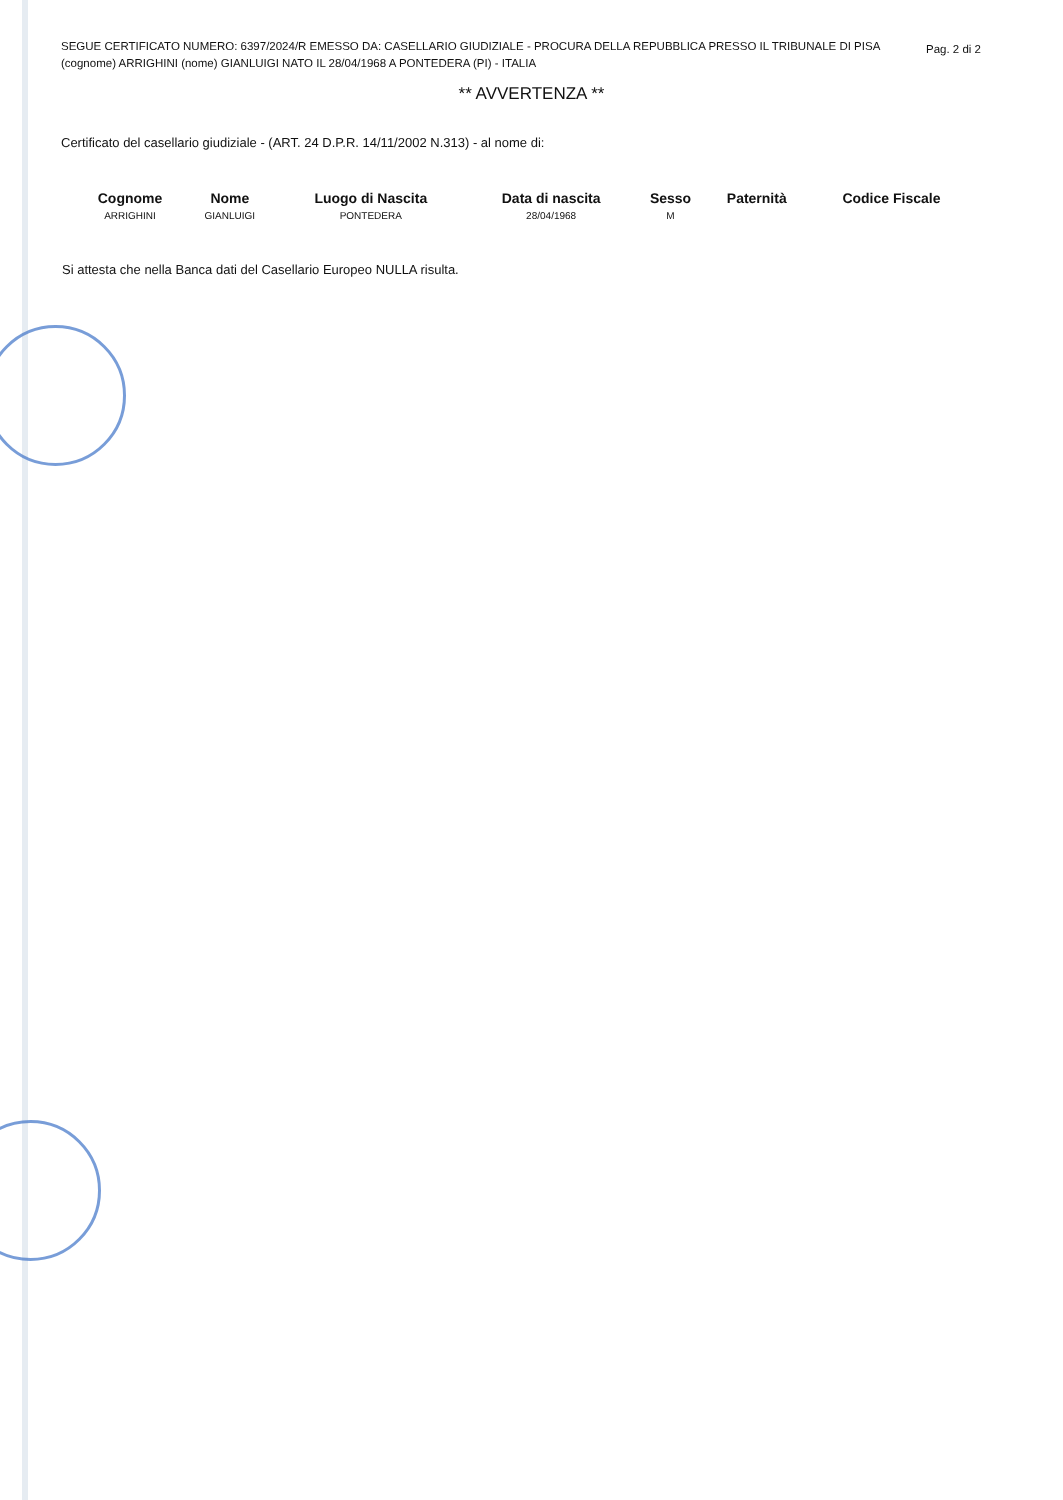SEGUE CERTIFICATO NUMERO: 6397/2024/R EMESSO DA: CASELLARIO GIUDIZIALE - PROCURA DELLA REPUBBLICA PRESSO IL TRIBUNALE DI PISA
(cognome) ARRIGHINI (nome) GIANLUIGI NATO IL 28/04/1968 A PONTEDERA (PI) - ITALIA Pag. 2 di 2
** AVVERTENZA **
Certificato del casellario giudiziale - (ART. 24 D.P.R. 14/11/2002 N.313) - al nome di:
| Cognome | Nome | Luogo di Nascita | Data di nascita | Sesso | Paternità | Codice Fiscale |
| --- | --- | --- | --- | --- | --- | --- |
| ARRIGHINI | GIANLUIGI | PONTEDERA | 28/04/1968 | M | | |
Si attesta che nella Banca dati del Casellario Europeo NULLA risulta.